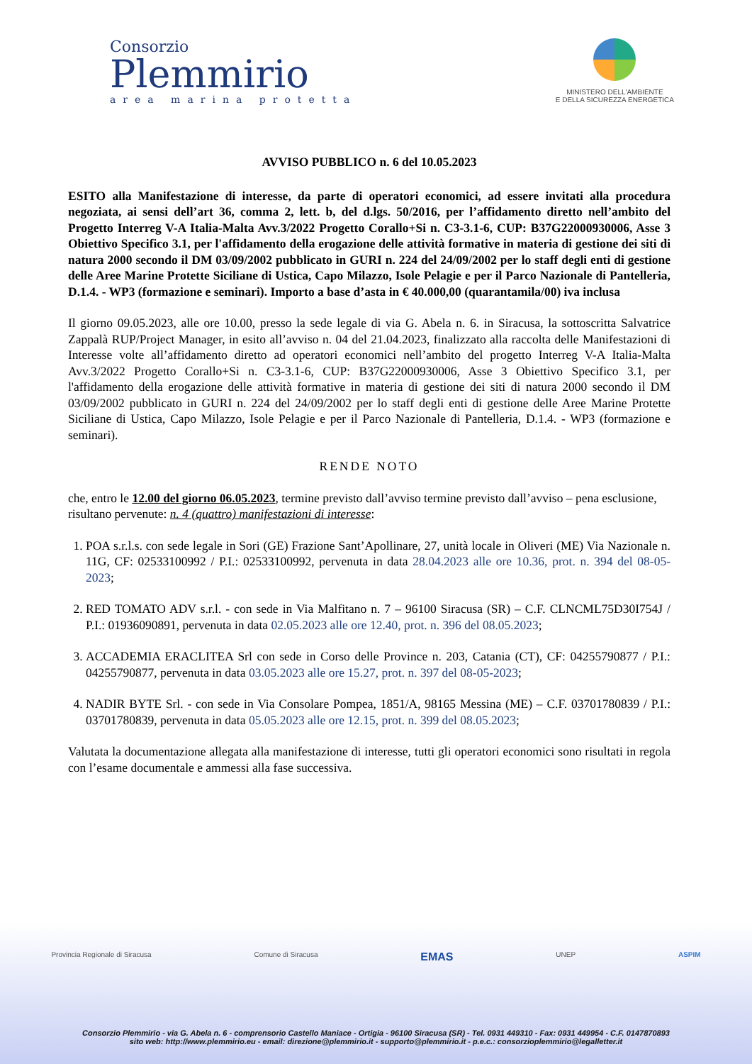Consorzio
Plemmirio
area marina protetta
MINISTERO DELL'AMBIENTE
E DELLA SICUREZZA ENERGETICA
AVVISO PUBBLICO n. 6 del 10.05.2023
ESITO alla Manifestazione di interesse, da parte di operatori economici, ad essere invitati alla procedura negoziata, ai sensi dell’art 36, comma 2, lett. b, del d.lgs. 50/2016, per l’affidamento diretto nell’ambito del Progetto Interreg V-A Italia-Malta Avv.3/2022 Progetto Corallo+Si n. C3-3.1-6, CUP: B37G22000930006, Asse 3 Obiettivo Specifico 3.1, per l'affidamento della erogazione delle attività formative in materia di gestione dei siti di natura 2000 secondo il DM 03/09/2002 pubblicato in GURI n. 224 del 24/09/2002 per lo staff degli enti di gestione delle Aree Marine Protette Siciliane di Ustica, Capo Milazzo, Isole Pelagie e per il Parco Nazionale di Pantelleria, D.1.4. - WP3 (formazione e seminari). Importo a base d’asta in € 40.000,00 (quarantamila/00) iva inclusa
Il giorno 09.05.2023, alle ore 10.00, presso la sede legale di via G. Abela n. 6. in Siracusa, la sottoscritta Salvatrice Zappalà RUP/Project Manager, in esito all’avviso n. 04 del 21.04.2023, finalizzato alla raccolta delle Manifestazioni di Interesse volte all’affidamento diretto ad operatori economici nell’ambito del progetto Interreg V-A Italia-Malta Avv.3/2022 Progetto Corallo+Si n. C3-3.1-6, CUP: B37G22000930006, Asse 3 Obiettivo Specifico 3.1, per l'affidamento della erogazione delle attività formative in materia di gestione dei siti di natura 2000 secondo il DM 03/09/2002 pubblicato in GURI n. 224 del 24/09/2002 per lo staff degli enti di gestione delle Aree Marine Protette Siciliane di Ustica, Capo Milazzo, Isole Pelagie e per il Parco Nazionale di Pantelleria, D.1.4. - WP3 (formazione e seminari).
RENDE NOTO
che, entro le 12.00 del giorno 06.05.2023, termine previsto dall’avviso termine previsto dall’avviso – pena esclusione, risultano pervenute: n. 4 (quattro) manifestazioni di interesse:
1. POA s.r.l.s. con sede legale in Sori (GE) Frazione Sant’Apollinare, 27, unità locale in Oliveri (ME) Via Nazionale n. 11G, CF: 02533100992 / P.I.: 02533100992, pervenuta in data 28.04.2023 alle ore 10.36, prot. n. 394 del 08-05-2023;
2. RED TOMATO ADV s.r.l. - con sede in Via Malfitano n. 7 – 96100 Siracusa (SR) – C.F. CLNCML75D30I754J / P.I.: 01936090891, pervenuta in data 02.05.2023 alle ore 12.40, prot. n. 396 del 08.05.2023;
3. ACCADEMIA ERACLITEA Srl con sede in Corso delle Province n. 203, Catania (CT), CF: 04255790877 / P.I.: 04255790877, pervenuta in data 03.05.2023 alle ore 15.27, prot. n. 397 del 08-05-2023;
4. NADIR BYTE Srl. - con sede in Via Consolare Pompea, 1851/A, 98165 Messina (ME) – C.F. 03701780839 / P.I.: 03701780839, pervenuta in data 05.05.2023 alle ore 12.15, prot. n. 399 del 08.05.2023;
Valutata la documentazione allegata alla manifestazione di interesse, tutti gli operatori economici sono risultati in regola con l’esame documentale e ammessi alla fase successiva.
Provincia Regionale di Siracusa Comune di Siracusa EMAS UNEP ASPIM
Consorzio Plemmirio - via G. Abela n. 6 - comprensorio Castello Maniace - Ortigia - 96100 Siracusa (SR) - Tel. 0931 449310 - Fax: 0931 449954 - C.F. 0147870893
sito web: http://www.plemmirio.eu - email: direzione@plemmirio.it - supporto@plemmirio.it - p.e.c.: consorzioplemmirio@legalletter.it